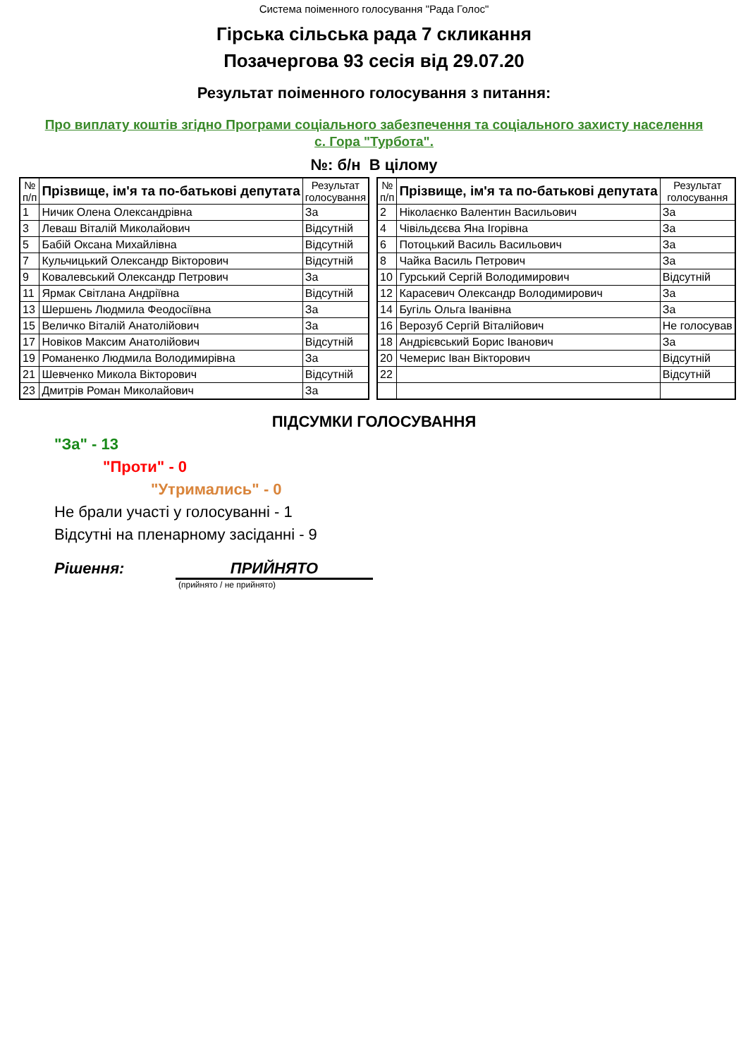Система поіменного голосування "Рада Голос"
Гірська сільська рада 7 скликання
Позачергова 93 сесія від 29.07.20
Результат поіменного голосування з питання:
Про виплату коштів згідно Програми соціального забезпечення та соціального захисту населення с. Гора "Турбота".
№: б/н В цілому
| № п/п | Прізвище, ім'я та по-батькові депутата | Результат голосування |
| --- | --- | --- |
| 1 | Ничик Олена Олександрівна | За |
| 3 | Леваш Віталій Миколайович | Відсутній |
| 5 | Бабій Оксана Михайлівна | Відсутній |
| 7 | Кульчицький Олександр Вікторович | Відсутній |
| 9 | Ковалевський Олександр Петрович | За |
| 11 | Ярмак Світлана Андріївна | Відсутній |
| 13 | Шершень Людмила Феодосіївна | За |
| 15 | Величко Віталій Анатолійович | За |
| 17 | Новіков Максим Анатолійович | Відсутній |
| 19 | Романенко Людмила Володимирівна | За |
| 21 | Шевченко Микола Вікторович | Відсутній |
| 23 | Дмитрів Роман Миколайович | За |
| № п/п | Прізвище, ім'я та по-батькові депутата | Результат голосування |
| --- | --- | --- |
| 2 | Ніколаєнко Валентин Васильович | За |
| 4 | Чівільдєєва Яна Ігорівна | За |
| 6 | Потоцький Василь Васильович | За |
| 8 | Чайка Василь Петрович | За |
| 10 | Гурський Сергій Володимирович | Відсутній |
| 12 | Карасевич Олександр Володимирович | За |
| 14 | Бугіль Ольга Іванівна | За |
| 16 | Верозуб Сергій Віталійович | Не голосував |
| 18 | Андрієвський Борис Іванович | За |
| 20 | Чемерис Іван Вікторович | Відсутній |
| 22 | | Відсутній |
ПІДСУМКИ ГОЛОСУВАННЯ
"За" - 13
"Проти" - 0
"Утримались" - 0
Не брали участі у голосуванні - 1
Відсутні на пленарному засіданні - 9
Рішення: ПРИЙНЯТО
(прийнято / не прийнято)